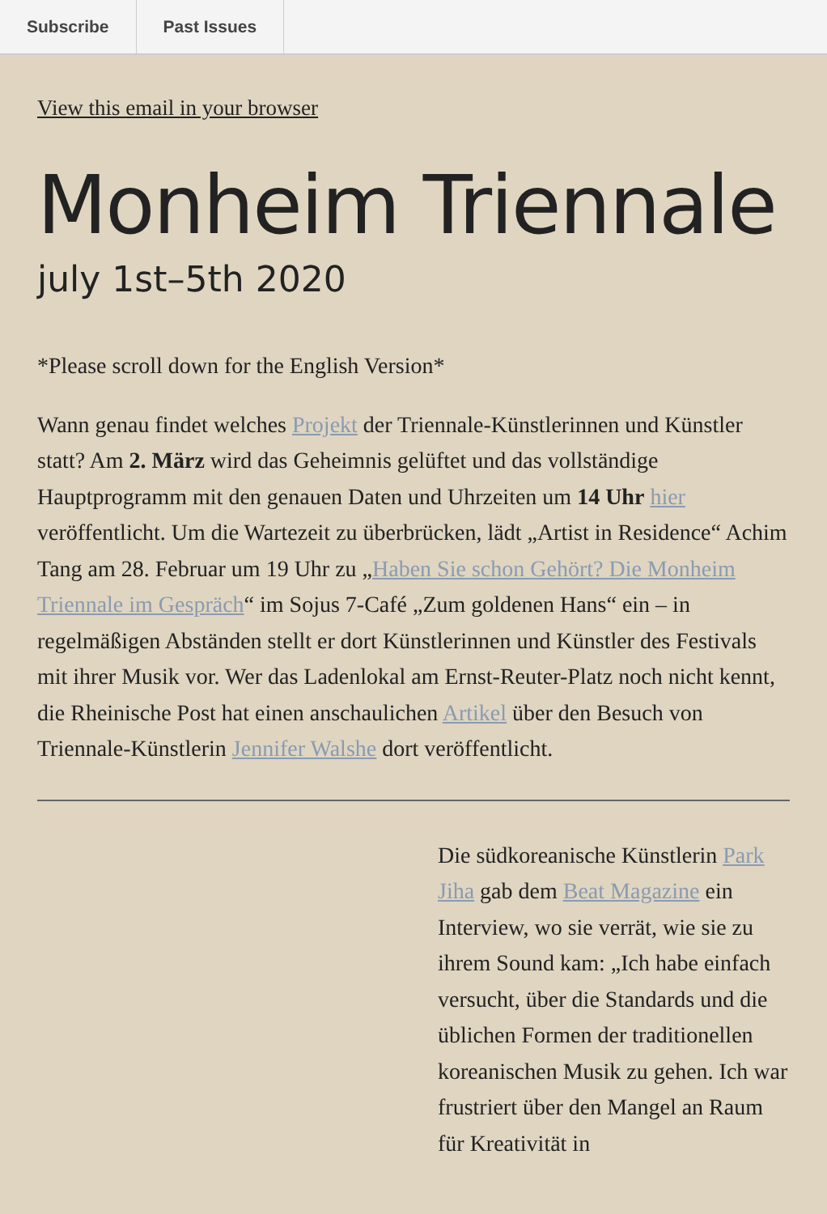Subscribe Past Issues
View this email in your browser
Monheim Triennale
july 1st–5th 2020
*Please scroll down for the English Version*
Wann genau findet welches Projekt der Triennale-Künstlerinnen und Künstler statt? Am 2. März wird das Geheimnis gelüftet und das vollständige Hauptprogramm mit den genauen Daten und Uhrzeiten um 14 Uhr hier veröffentlicht. Um die Wartezeit zu überbrücken, lädt „Artist in Residence“ Achim Tang am 28. Februar um 19 Uhr zu „Haben Sie schon Gehört? Die Monheim Triennale im Gespräch“ im Sojus 7-Café „Zum goldenen Hans“ ein – in regelmäßigen Abständen stellt er dort Künstlerinnen und Künstler des Festivals mit ihrer Musik vor. Wer das Ladenlokal am Ernst-Reuter-Platz noch nicht kennt, die Rheinische Post hat einen anschaulichen Artikel über den Besuch von Triennale-Künstlerin Jennifer Walshe dort veröffentlicht.
Die südkoreanische Künstlerin Park Jiha gab dem Beat Magazine ein Interview, wo sie verrät, wie sie zu ihrem Sound kam: „Ich habe einfach versucht, über die Standards und die üblichen Formen der traditionellen koreanischen Musik zu gehen. Ich war frustriert über den Mangel an Raum für Kreativität in